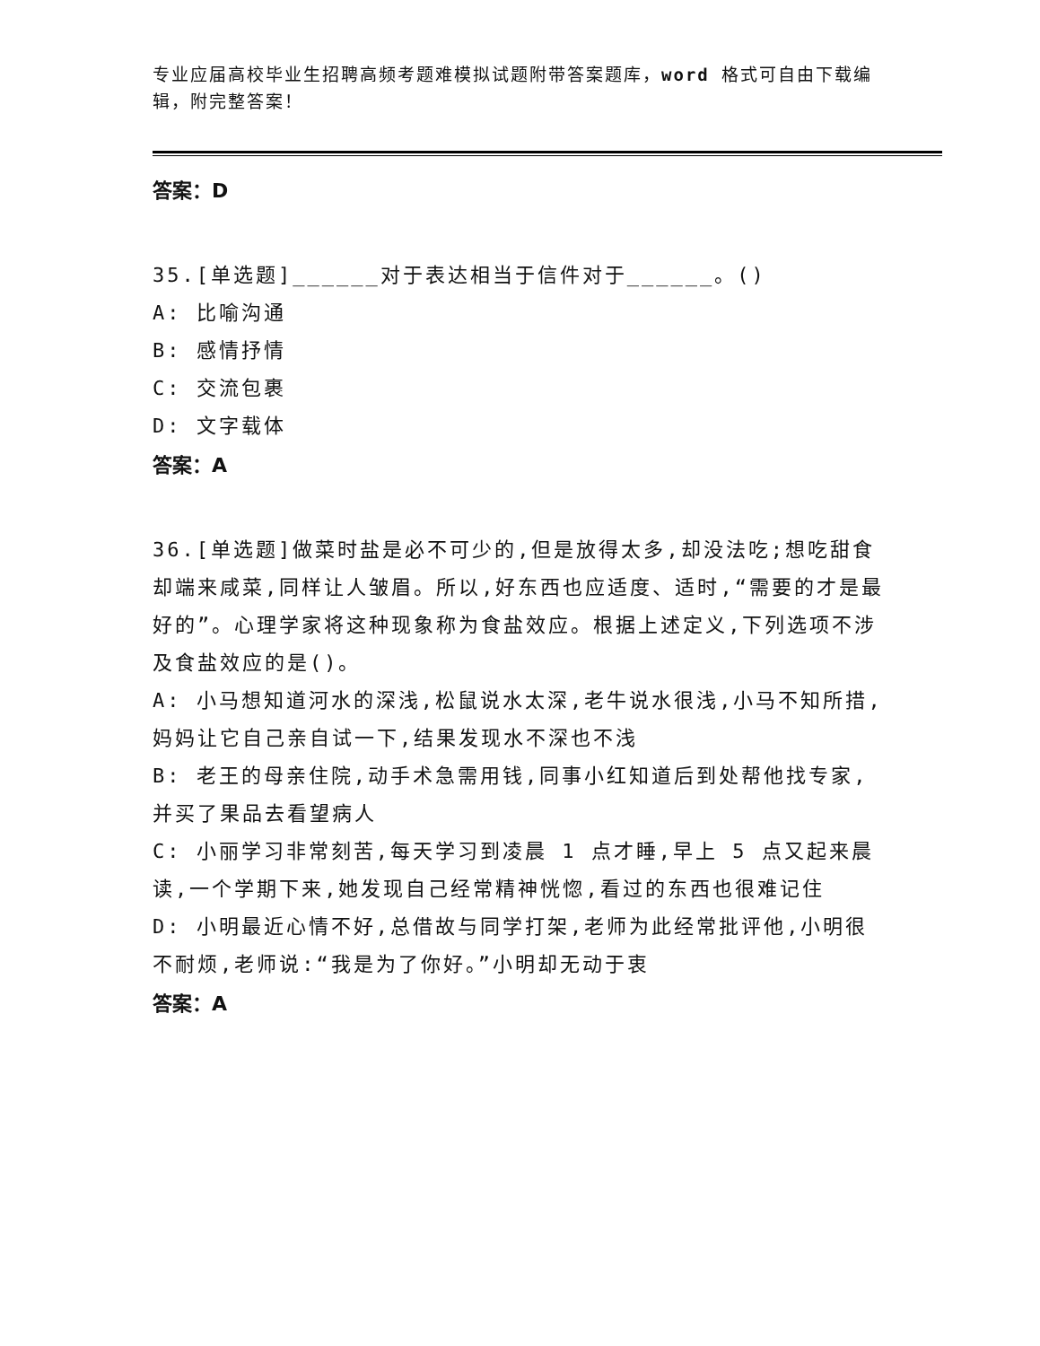专业应届高校毕业生招聘高频考题难模拟试题附带答案题库，word 格式可自由下载编辑，附完整答案！
答案：D
35.[单选题]______对于表达相当于信件对于______。()
A: 比喻沟通
B: 感情抒情
C: 交流包裹
D: 文字载体
答案：A
36.[单选题]做菜时盐是必不可少的,但是放得太多,却没法吃;想吃甜食却端来咸菜,同样让人皱眉。所以,好东西也应适度、适时,“需要的才是最好的”。心理学家将这种现象称为食盐效应。根据上述定义,下列选项不涉及食盐效应的是()。
A: 小马想知道河水的深浅,松鼠说水太深,老牛说水很浅,小马不知所措,妈妈让它自己亲自试一下,结果发现水不深也不浅
B: 老王的母亲住院,动手术急需用钱,同事小红知道后到处帮他找专家,并买了果品去看望病人
C: 小丽学习非常刻苦,每天学习到凌晨 1 点才睡,早上 5 点又起来晨读,一个学期下来,她发现自己经常精神恍惚,看过的东西也很难记住
D: 小明最近心情不好,总借故与同学打架,老师为此经常批评他,小明很不耐烦,老师说:“我是为了你好。”小明却无动于衷
答案：A